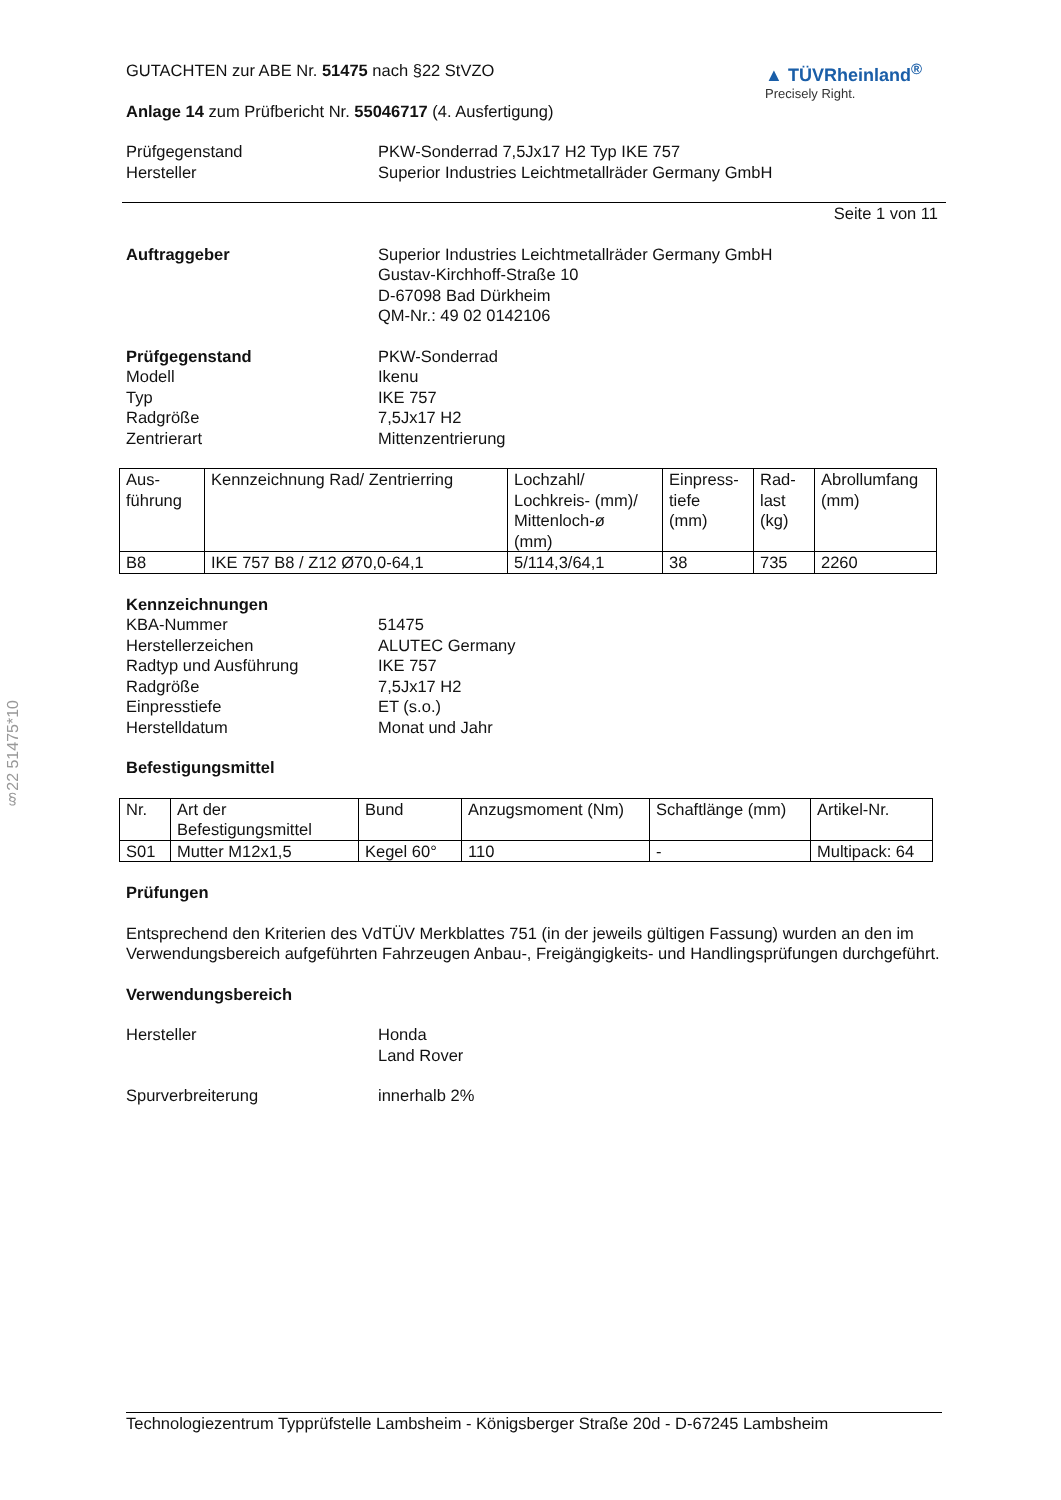§22 51475*10
GUTACHTEN zur ABE Nr. 51475 nach §22 StVZO
Anlage 14 zum Prüfbericht Nr. 55046717 (4. Ausfertigung)
▲ TÜVRheinland<sup>®</sup>
Precisely Right.
Prüfgegenstand
Hersteller
PKW-Sonderrad 7,5Jx17 H2 Typ IKE 757
Superior Industries Leichtmetallräder Germany GmbH
Seite 1 von 11
Auftraggeber Superior Industries Leichtmetallräder Germany GmbH
Gustav-Kirchhoff-Straße 10
D-67098 Bad Dürkheim
QM-Nr.: 49 02 0142106
Prüfgegenstand
Modell
Typ
Radgröße
Zentrierart
PKW-Sonderrad
Ikenu
IKE 757
7,5Jx17 H2
Mittenzentrierung
| Aus- führung | Kennzeichnung Rad/ Zentrierring | Lochzahl/ Lochkreis- (mm)/ Mittenloch-ø (mm) | Einpress- tiefe (mm) | Rad- last (kg) | Abrollumfang (mm) |
| B8 | IKE 757 B8 / Z12 Ø70,0-64,1 | 5/114,3/64,1 | 38 | 735 | 2260 |
Kennzeichnungen
KBA-Nummer
Herstellerzeichen
Radtyp und Ausführung
Radgröße
Einpresstiefe
Herstelldatum
51475
ALUTEC Germany
IKE 757
7,5Jx17 H2
ET (s.o.)
Monat und Jahr
Befestigungsmittel
| Nr. | Art der Befestigungsmittel | Bund | Anzugsmoment (Nm) | Schaftlänge (mm) | Artikel-Nr. |
| S01 | Mutter M12x1,5 | Kegel 60° | 110 | - | Multipack: 64 |
Prüfungen
Entsprechend den Kriterien des VdTÜV Merkblattes 751 (in der jeweils gültigen Fassung) wurden an den im Verwendungsbereich aufgeführten Fahrzeugen Anbau-, Freigängigkeits- und Handlingsprüfungen durchgeführt.
Verwendungsbereich
Hersteller Honda
Land Rover
Spurverbreiterung innerhalb 2%
Technologiezentrum Typprüfstelle Lambsheim - Königsberger Straße 20d - D-67245 Lambsheim